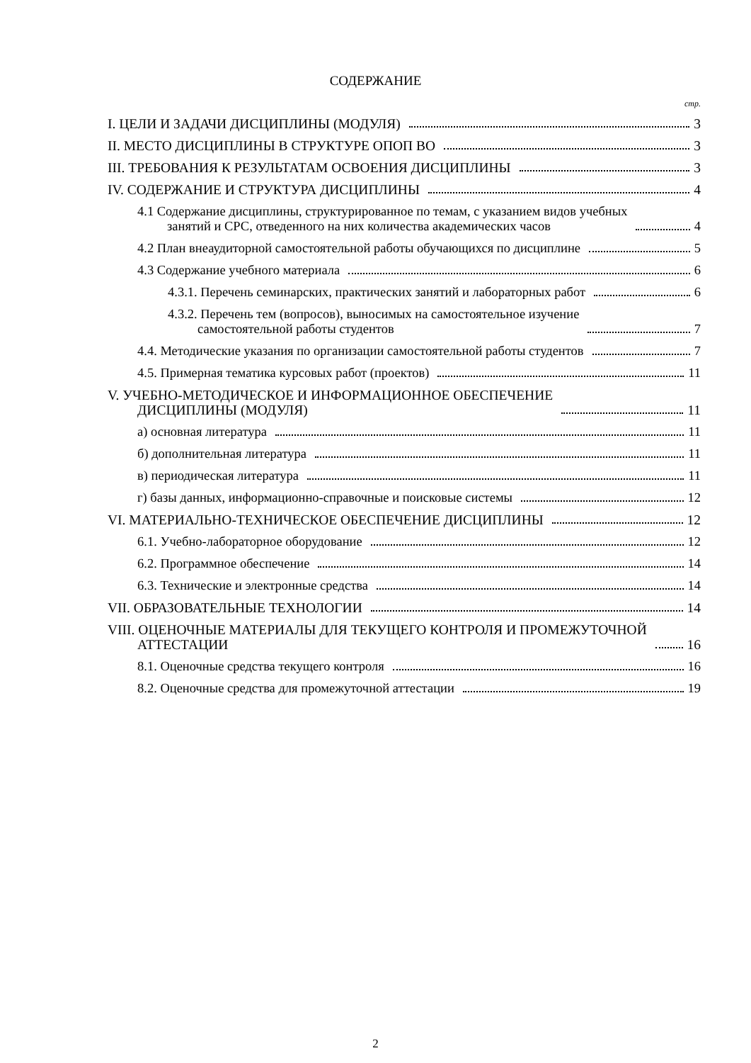СОДЕРЖАНИЕ
стр.
I. ЦЕЛИ И ЗАДАЧИ ДИСЦИПЛИНЫ (МОДУЛЯ) 3
II. МЕСТО ДИСЦИПЛИНЫ В СТРУКТУРЕ ОПОП ВО 3
III. ТРЕБОВАНИЯ К РЕЗУЛЬТАТАМ ОСВОЕНИЯ ДИСЦИПЛИНЫ 3
IV. СОДЕРЖАНИЕ И СТРУКТУРА ДИСЦИПЛИНЫ 4
4.1 Содержание дисциплины, структурированное по темам, с указанием видов учебных
занятий и СРС, отведенного на них количества академических часов 4
4.2 План внеаудиторной самостоятельной работы обучающихся по дисциплине 5
4.3 Содержание учебного материала 6
4.3.1. Перечень семинарских, практических занятий и лабораторных работ 6
4.3.2. Перечень тем (вопросов), выносимых на самостоятельное изучение
самостоятельной работы студентов 7
4.4. Методические указания по организации самостоятельной работы студентов 7
4.5. Примерная тематика курсовых работ (проектов) 11
V. УЧЕБНО-МЕТОДИЧЕСКОЕ И ИНФОРМАЦИОННОЕ ОБЕСПЕЧЕНИЕ
ДИСЦИПЛИНЫ (МОДУЛЯ) 11
а) основная литература 11
б) дополнительная литература 11
в) периодическая литература 11
г) базы данных, информационно-справочные и поисковые системы 12
VI. МАТЕРИАЛЬНО-ТЕХНИЧЕСКОЕ ОБЕСПЕЧЕНИЕ ДИСЦИПЛИНЫ 12
6.1. Учебно-лабораторное оборудование 12
6.2. Программное обеспечение 14
6.3. Технические и электронные средства 14
VII. ОБРАЗОВАТЕЛЬНЫЕ ТЕХНОЛОГИИ 14
VIII. ОЦЕНОЧНЫЕ МАТЕРИАЛЫ ДЛЯ ТЕКУЩЕГО КОНТРОЛЯ И ПРОМЕЖУТОЧНОЙ
АТТЕСТАЦИИ 16
8.1. Оценочные средства текущего контроля 16
8.2. Оценочные средства для промежуточной аттестации 19
2